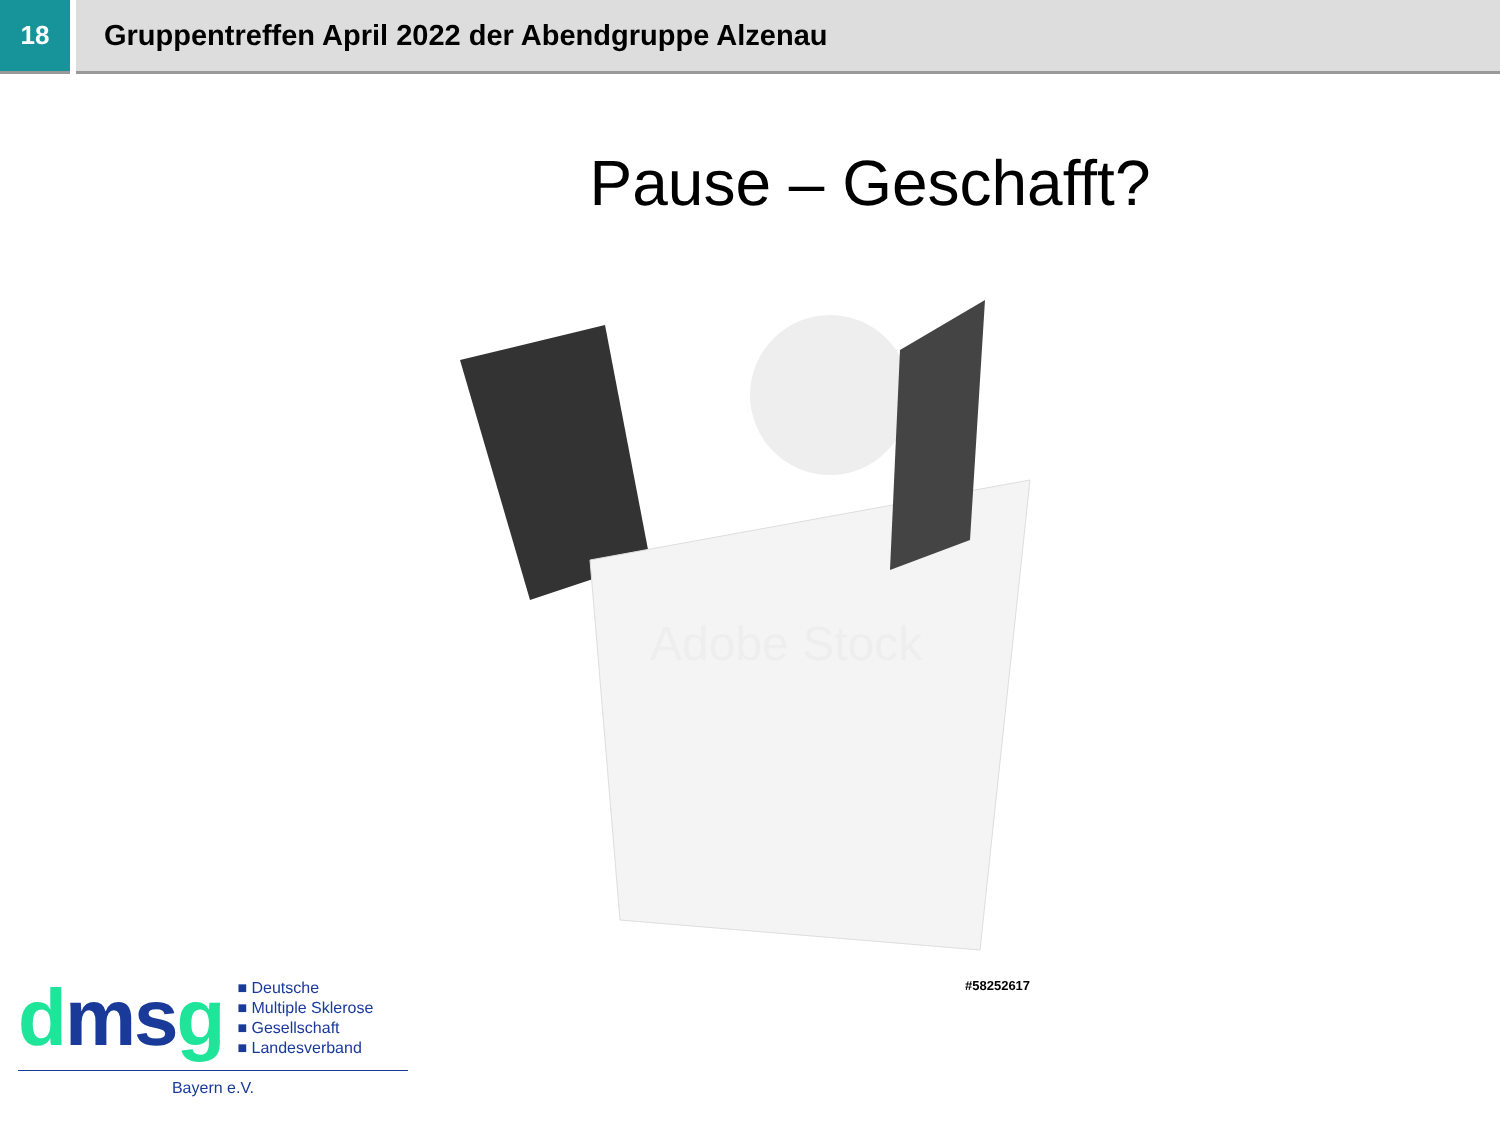18 Gruppentreffen April 2022 der Abendgruppe Alzenau
Pause – Geschafft?
Adobe Stock
#58252617
dms g
■ Deutsche
■ Multiple Sklerose
■ Gesellschaft
■ Landesverband
Bayern e.V.